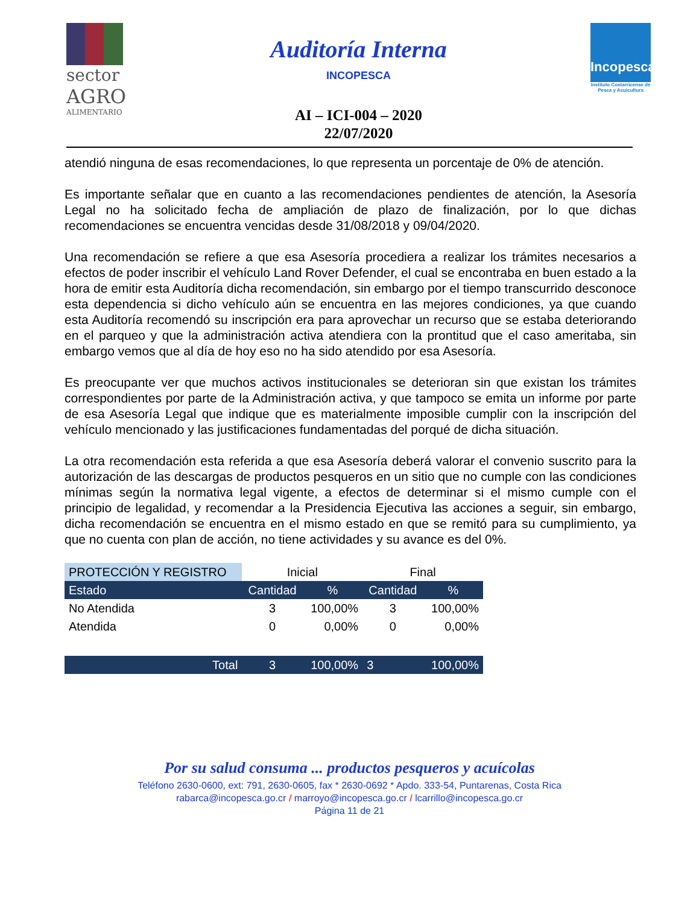sector
AGRO
ALIMENTARIO
Auditoría Interna
INCOPESCA
AI – ICI-004 – 2020
22/07/2020
Incopesca
Instituto Costarricense de Pesca y Acuicultura
atendió ninguna de esas recomendaciones, lo que representa un porcentaje de 0% de atención.
Es importante señalar que en cuanto a las recomendaciones pendientes de atención, la Asesoría Legal no ha solicitado fecha de ampliación de plazo de finalización, por lo que dichas recomendaciones se encuentra vencidas desde 31/08/2018 y 09/04/2020.
Una recomendación se refiere a que esa Asesoría procediera a realizar los trámites necesarios a efectos de poder inscribir el vehículo Land Rover Defender, el cual se encontraba en buen estado a la hora de emitir esta Auditoría dicha recomendación, sin embargo por el tiempo transcurrido desconoce esta dependencia si dicho vehículo aún se encuentra en las mejores condiciones, ya que cuando esta Auditoría recomendó su inscripción era para aprovechar un recurso que se estaba deteriorando en el parqueo y que la administración activa atendiera con la prontitud que el caso ameritaba, sin embargo vemos que al día de hoy eso no ha sido atendido por esa Asesoría.
Es preocupante ver que muchos activos institucionales se deterioran sin que existan los trámites correspondientes por parte de la Administración activa, y que tampoco se emita un informe por parte de esa Asesoría Legal que indique que es materialmente imposible cumplir con la inscripción del vehículo mencionado y las justificaciones fundamentadas del porqué de dicha situación.
La otra recomendación esta referida a que esa Asesoría deberá valorar el convenio suscrito para la autorización de las descargas de productos pesqueros en un sitio que no cumple con las condiciones mínimas según la normativa legal vigente, a efectos de determinar si el mismo cumple con el principio de legalidad, y recomendar a la Presidencia Ejecutiva las acciones a seguir, sin embargo, dicha recomendación se encuentra en el mismo estado en que se remitó para su cumplimiento, ya que no cuenta con plan de acción, no tiene actividades y su avance es del 0%.
| PROTECCIÓN Y REGISTRO | Inicial | | Final | |
| --- | --- | --- | --- | --- |
| Estado | Cantidad | % | Cantidad | % |
| No Atendida | 3 | 100,00% | 3 | 100,00% |
| Atendida | 0 | 0,00% | 0 | 0,00% |
| Total | 3 | 100,00% | 3 | 100,00% |
Por su salud consuma ... productos pesqueros y acuícolas
Teléfono 2630-0600, ext: 791, 2630-0605, fax * 2630-0692 * Apdo. 333-54, Puntarenas, Costa Rica
rabarca@incopesca.go.cr / marroyo@incopesca.go.cr / lcarrillo@incopesca.go.cr
Página 11 de 21